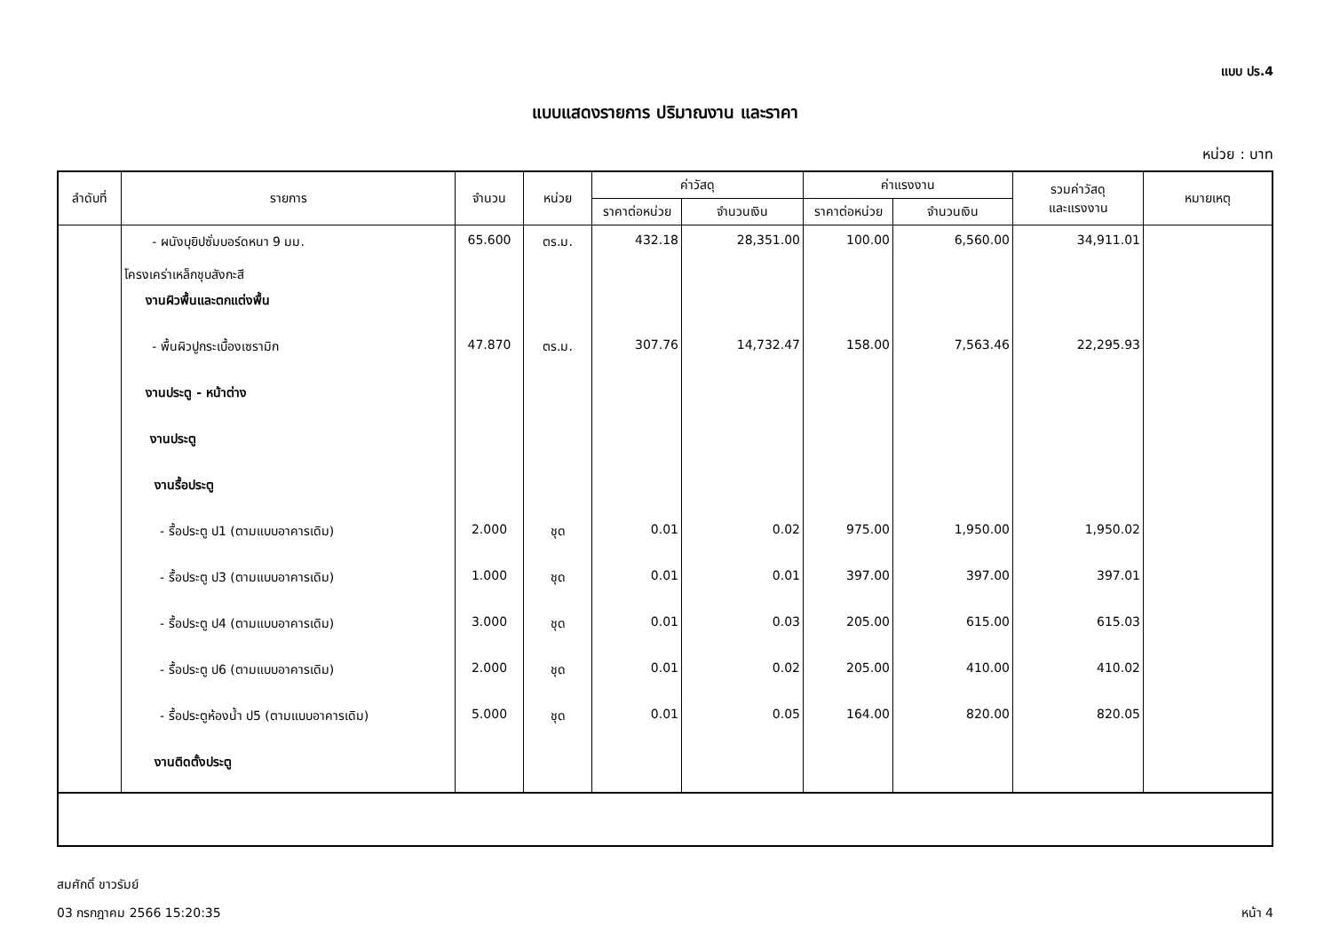แบบ ปร.4
แบบแสดงรายการ ปริมาณงาน และราคา
หน่วย : บาท
| ลำดับที่ | รายการ | จำนวน | หน่วย | ค่าวัสดุ | | ค่าแรงงาน | | รวมค่าวัสดุ และแรงงาน | หมายเหตุ |
| --- | --- | --- | --- | --- | --- | --- | --- | --- | --- |
| | | | | ราคาต่อหน่วย | จำนวนเงิน | ราคาต่อหน่วย | จำนวนเงิน | | |
| | - ผนังบุยิปซั่มบอร์ดหนา 9 มม. โครงเคร่าเหล็กชุบสังกะสี | 65.600 | ตร.ม. | 432.18 | 28,351.00 | 100.00 | 6,560.00 | 34,911.01 | |
| | งานผิวพื้นและตกแต่งพื้น | | | | | | | | |
| | - พื้นผิวปูกระเบื้องเซรามิก | 47.870 | ตร.ม. | 307.76 | 14,732.47 | 158.00 | 7,563.46 | 22,295.93 | |
| | งานประตู - หน้าต่าง | | | | | | | | |
| | งานประตู | | | | | | | | |
| | งานรื้อประตู | | | | | | | | |
| | - รื้อประตู ป1 (ตามแบบอาคารเดิม) | 2.000 | ชุด | 0.01 | 0.02 | 975.00 | 1,950.00 | 1,950.02 | |
| | - รื้อประตู ป3 (ตามแบบอาคารเดิม) | 1.000 | ชุด | 0.01 | 0.01 | 397.00 | 397.00 | 397.01 | |
| | - รื้อประตู ป4 (ตามแบบอาคารเดิม) | 3.000 | ชุด | 0.01 | 0.03 | 205.00 | 615.00 | 615.03 | |
| | - รื้อประตู ป6 (ตามแบบอาคารเดิม) | 2.000 | ชุด | 0.01 | 0.02 | 205.00 | 410.00 | 410.02 | |
| | - รื้อประตูห้องน้ำ ป5 (ตามแบบอาคารเดิม) | 5.000 | ชุด | 0.01 | 0.05 | 164.00 | 820.00 | 820.05 | |
| | งานติดตั้งประตู | | | | | | | | |
สมศักดิ์ ขาวรัมย์
03 กรกฎาคม 2566 15:20:35 หน้า 4